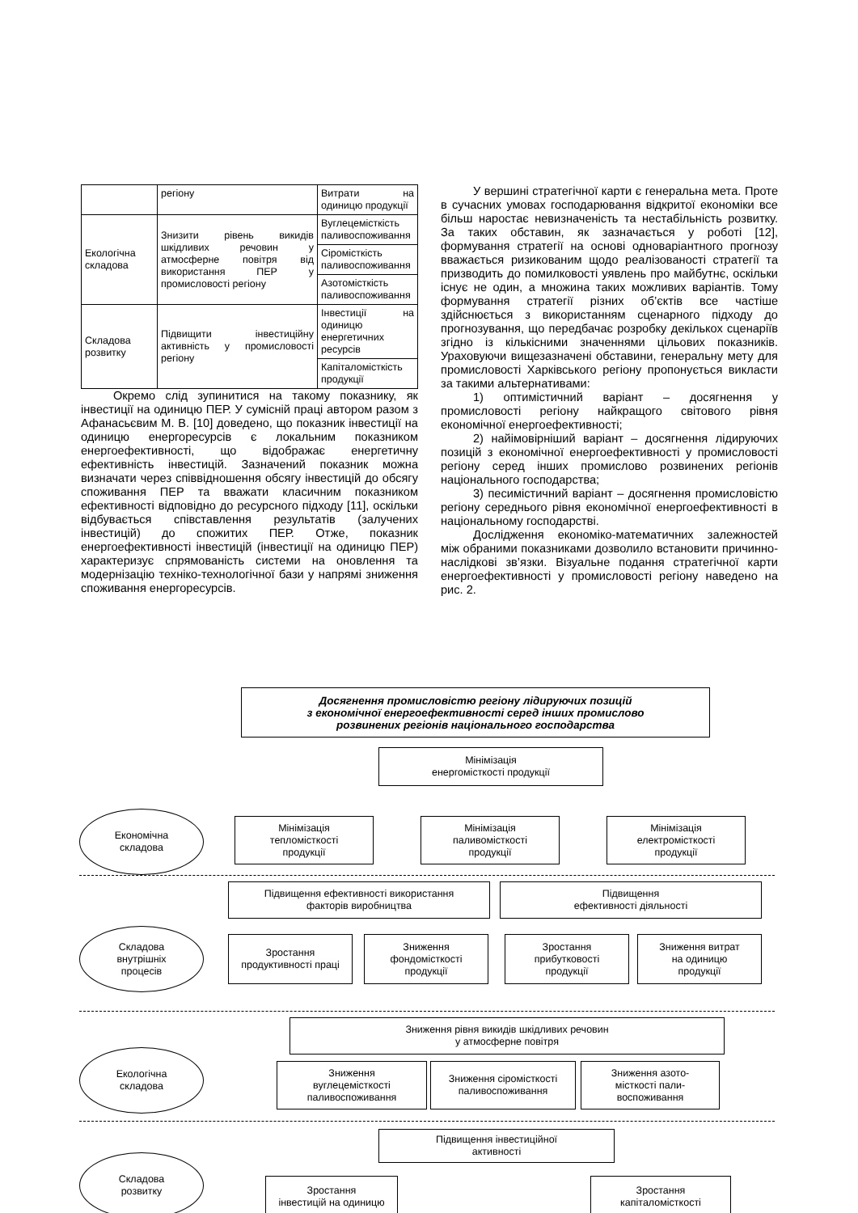| | регіону | Витрати на одиницю продукції |
| Екологічна складова | Знизити рівень викидів шкідливих речовин у атмосферне повітря від використання ПЕР у промисловості регіону | Вуглецемісткість паливоспоживання |
| | | Сіромісткість паливоспоживання |
| | | Азотомісткість паливоспоживання |
| Складова розвитку | Підвищити інвестиційну активність у промисловості регіону | Інвестиції на одиницю енергетичних ресурсів |
| | | Капіталомісткість продукції |
Окремо слід зупинитися на такому показнику, як інвестиції на одиницю ПЕР. У сумісній праці автором разом з Афанасьєвим М. В. [10] доведено, що показник інвестиції на одиницю енергоресурсів є локальним показником енергоефективності, що відображає енергетичну ефективність інвестицій. Зазначений показник можна визначати через співвідношення обсягу інвестицій до обсягу споживання ПЕР та вважати класичним показником ефективності відповідно до ресурсного підходу [11], оскільки відбувається співставлення результатів (залучених інвестицій) до спожитих ПЕР. Отже, показник енергоефективності інвестицій (інвестиції на одиницю ПЕР) характеризує спрямованість системи на оновлення та модернізацію техніко-технологічної бази у напрямі зниження споживання енергоресурсів.
У вершині стратегічної карти є генеральна мета. Проте в сучасних умовах господарювання відкритої економіки все більш наростає невизначеність та нестабільність розвитку. За таких обставин, як зазначається у роботі [12], формування стратегії на основі одноваріантного прогнозу вважається ризикованим щодо реалізованості стратегії та призводить до помилковості уявлень про майбутнє, оскільки існує не один, а множина таких можливих варіантів. Тому формування стратегії різних об’єктів все частіше здійснюється з використанням сценарного підходу до прогнозування, що передбачає розробку декількох сценаріїв згідно із кількісними значеннями цільових показників. Ураховуючи вищезазначені обставини, генеральну мету для промисловості Харківського регіону пропонується викласти за такими альтернативами:
1) оптимістичний варіант – досягнення у промисловості регіону найкращого світового рівня економічної енергоефективності;
2) найімовірніший варіант – досягнення лідируючих позицій з економічної енергоефективності у промисловості регіону серед інших промислово розвинених регіонів національного господарства;
3) песимістичний варіант – досягнення промисловістю регіону середнього рівня економічної енергоефективності в національному господарстві.
Дослідження економіко-математичних залежностей між обраними показниками дозволило встановити причинно-наслідкові зв’язки. Візуальне подання стратегічної карти енергоефективності у промисловості регіону наведено на рис. 2.
Досягнення промисловістю регіону лідируючих позицій
з економічної енергоефективності серед інших промислово
розвинених регіонів національного господарства
Мінімізація
енергомісткості продукції
Економічна
складова
Мінімізація
тепломісткості
продукції
Мінімізація
паливомісткості
продукції
Мінімізація
електромісткості
продукції
Підвищення ефективності використання
факторів виробництва
Підвищення
ефективності діяльності
Складова
внутрішніх
процесів
Зростання
продуктивності праці
Зниження
фондомісткості
продукції
Зростання
прибутковості
продукції
Зниження витрат
на одиницю
продукції
Зниження рівня викидів шкідливих речовин
у атмосферне повітря
Екологічна
складова
Зниження
вуглецемісткості
паливоспоживання
Зниження сіромісткості
паливоспоживання
Зниження азото-
місткості пали-
воспоживання
Підвищення інвестиційної
активності
Складова
розвитку
Зростання
інвестицій на одиницю
Зростання
капіталомісткості